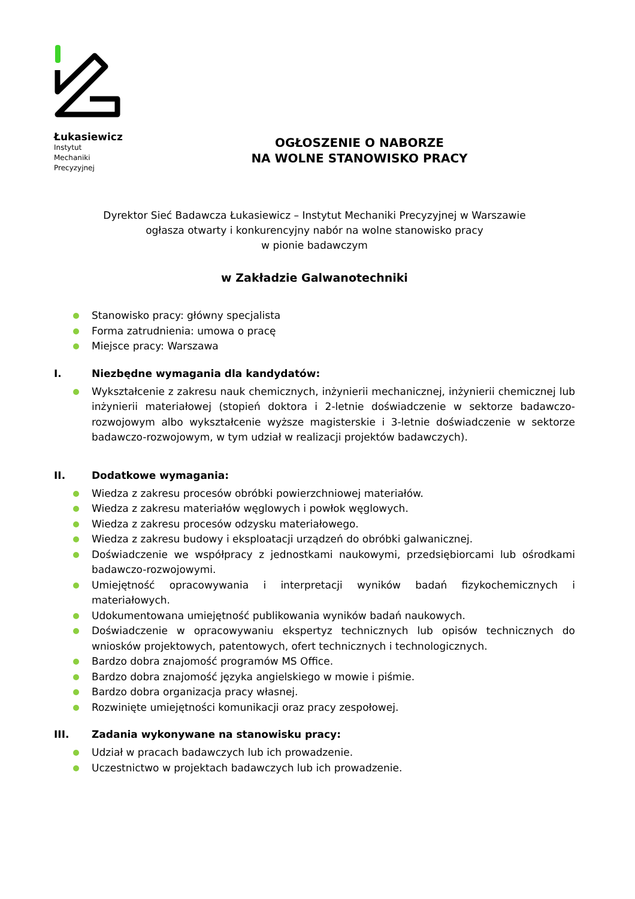Łukasiewicz
Instytut
Mechaniki
Precyzyjnej
OGŁOSZENIE O NABORZE
NA WOLNE STANOWISKO PRACY
Dyrektor Sieć Badawcza Łukasiewicz – Instytut Mechaniki Precyzyjnej w Warszawie
ogłasza otwarty i konkurencyjny nabór na wolne stanowisko pracy
w pionie badawczym
w Zakładzie Galwanotechniki
Stanowisko pracy: główny specjalista
Forma zatrudnienia: umowa o pracę
Miejsce pracy: Warszawa
I. Niezbędne wymagania dla kandydatów:
Wykształcenie z zakresu nauk chemicznych, inżynierii mechanicznej, inżynierii chemicznej lub inżynierii materiałowej (stopień doktora i 2-letnie doświadczenie w sektorze badawczo-rozwojowym albo wykształcenie wyższe magisterskie i 3-letnie doświadczenie w sektorze badawczo-rozwojowym, w tym udział w realizacji projektów badawczych).
II. Dodatkowe wymagania:
Wiedza z zakresu procesów obróbki powierzchniowej materiałów.
Wiedza z zakresu materiałów węglowych i powłok węglowych.
Wiedza z zakresu procesów odzysku materiałowego.
Wiedza z zakresu budowy i eksploatacji urządzeń do obróbki galwanicznej.
Doświadczenie we współpracy z jednostkami naukowymi, przedsiębiorcami lub ośrodkami badawczo-rozwojowymi.
Umiejętność opracowywania i interpretacji wyników badań fizykochemicznych i materiałowych.
Udokumentowana umiejętność publikowania wyników badań naukowych.
Doświadczenie w opracowywaniu ekspertyz technicznych lub opisów technicznych do wniosków projektowych, patentowych, ofert technicznych i technologicznych.
Bardzo dobra znajomość programów MS Office.
Bardzo dobra znajomość języka angielskiego w mowie i piśmie.
Bardzo dobra organizacja pracy własnej.
Rozwinięte umiejętności komunikacji oraz pracy zespołowej.
III. Zadania wykonywane na stanowisku pracy:
Udział w pracach badawczych lub ich prowadzenie.
Uczestnictwo w projektach badawczych lub ich prowadzenie.